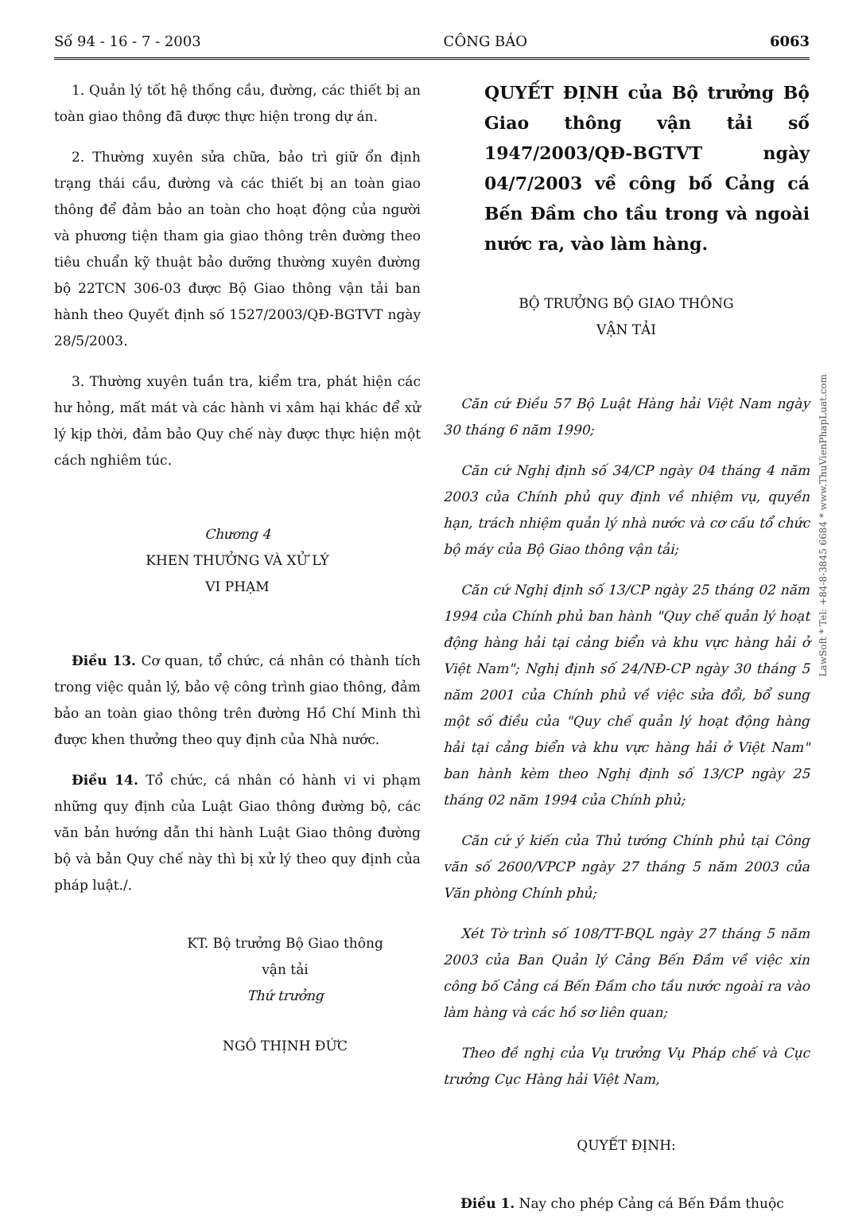Số 94 - 16 - 7 - 2003 CÔNG BÁO 6063
1. Quản lý tốt hệ thống cầu, đường, các thiết bị an toàn giao thông đã được thực hiện trong dự án.
2. Thường xuyên sửa chữa, bảo trì giữ ổn định trạng thái cầu, đường và các thiết bị an toàn giao thông để đảm bảo an toàn cho hoạt động của người và phương tiện tham gia giao thông trên đường theo tiêu chuẩn kỹ thuật bảo dưỡng thường xuyên đường bộ 22TCN 306-03 được Bộ Giao thông vận tải ban hành theo Quyết định số 1527/2003/QĐ-BGTVT ngày 28/5/2003.
3. Thường xuyên tuần tra, kiểm tra, phát hiện các hư hỏng, mất mát và các hành vi xâm hại khác để xử lý kịp thời, đảm bảo Quy chế này được thực hiện một cách nghiêm túc.
Chương 4
KHEN THƯỞNG VÀ XỬ LÝ
VI PHẠM
Điều 13. Cơ quan, tổ chức, cá nhân có thành tích trong việc quản lý, bảo vệ công trình giao thông, đảm bảo an toàn giao thông trên đường Hồ Chí Minh thì được khen thưởng theo quy định của Nhà nước.
Điều 14. Tổ chức, cá nhân có hành vi vi phạm những quy định của Luật Giao thông đường bộ, các văn bản hướng dẫn thi hành Luật Giao thông đường bộ và bản Quy chế này thì bị xử lý theo quy định của pháp luật./.
KT. Bộ trưởng Bộ Giao thông
vận tải
Thứ trưởng
NGÔ THỊNH ĐỨC
QUYẾT ĐỊNH của Bộ trưởng Bộ Giao thông vận tải số 1947/2003/QĐ-BGTVT ngày 04/7/2003 về công bố Cảng cá Bến Đầm cho tầu trong và ngoài nước ra, vào làm hàng.
BỘ TRƯỞNG BỘ GIAO THÔNG
VẬN TẢI
Căn cứ Điều 57 Bộ Luật Hàng hải Việt Nam ngày 30 tháng 6 năm 1990;
Căn cứ Nghị định số 34/CP ngày 04 tháng 4 năm 2003 của Chính phủ quy định về nhiệm vụ, quyền hạn, trách nhiệm quản lý nhà nước và cơ cấu tổ chức bộ máy của Bộ Giao thông vận tải;
Căn cứ Nghị định số 13/CP ngày 25 tháng 02 năm 1994 của Chính phủ ban hành "Quy chế quản lý hoạt động hàng hải tại cảng biển và khu vực hàng hải ở Việt Nam"; Nghị định số 24/NĐ-CP ngày 30 tháng 5 năm 2001 của Chính phủ về việc sửa đổi, bổ sung một số điều của "Quy chế quản lý hoạt động hàng hải tại cảng biển và khu vực hàng hải ở Việt Nam" ban hành kèm theo Nghị định số 13/CP ngày 25 tháng 02 năm 1994 của Chính phủ;
Căn cứ ý kiến của Thủ tướng Chính phủ tại Công văn số 2600/VPCP ngày 27 tháng 5 năm 2003 của Văn phòng Chính phủ;
Xét Tờ trình số 108/TT-BQL ngày 27 tháng 5 năm 2003 của Ban Quản lý Cảng Bến Đầm về việc xin công bố Cảng cá Bến Đầm cho tầu nước ngoài ra vào làm hàng và các hồ sơ liên quan;
Theo đề nghị của Vụ trưởng Vụ Pháp chế và Cục trưởng Cục Hàng hải Việt Nam,
QUYẾT ĐỊNH:
Điều 1. Nay cho phép Cảng cá Bến Đầm thuộc
LawSoft * Tel: +84-8-3845 6684 * www.ThuVienPhapLuat.com